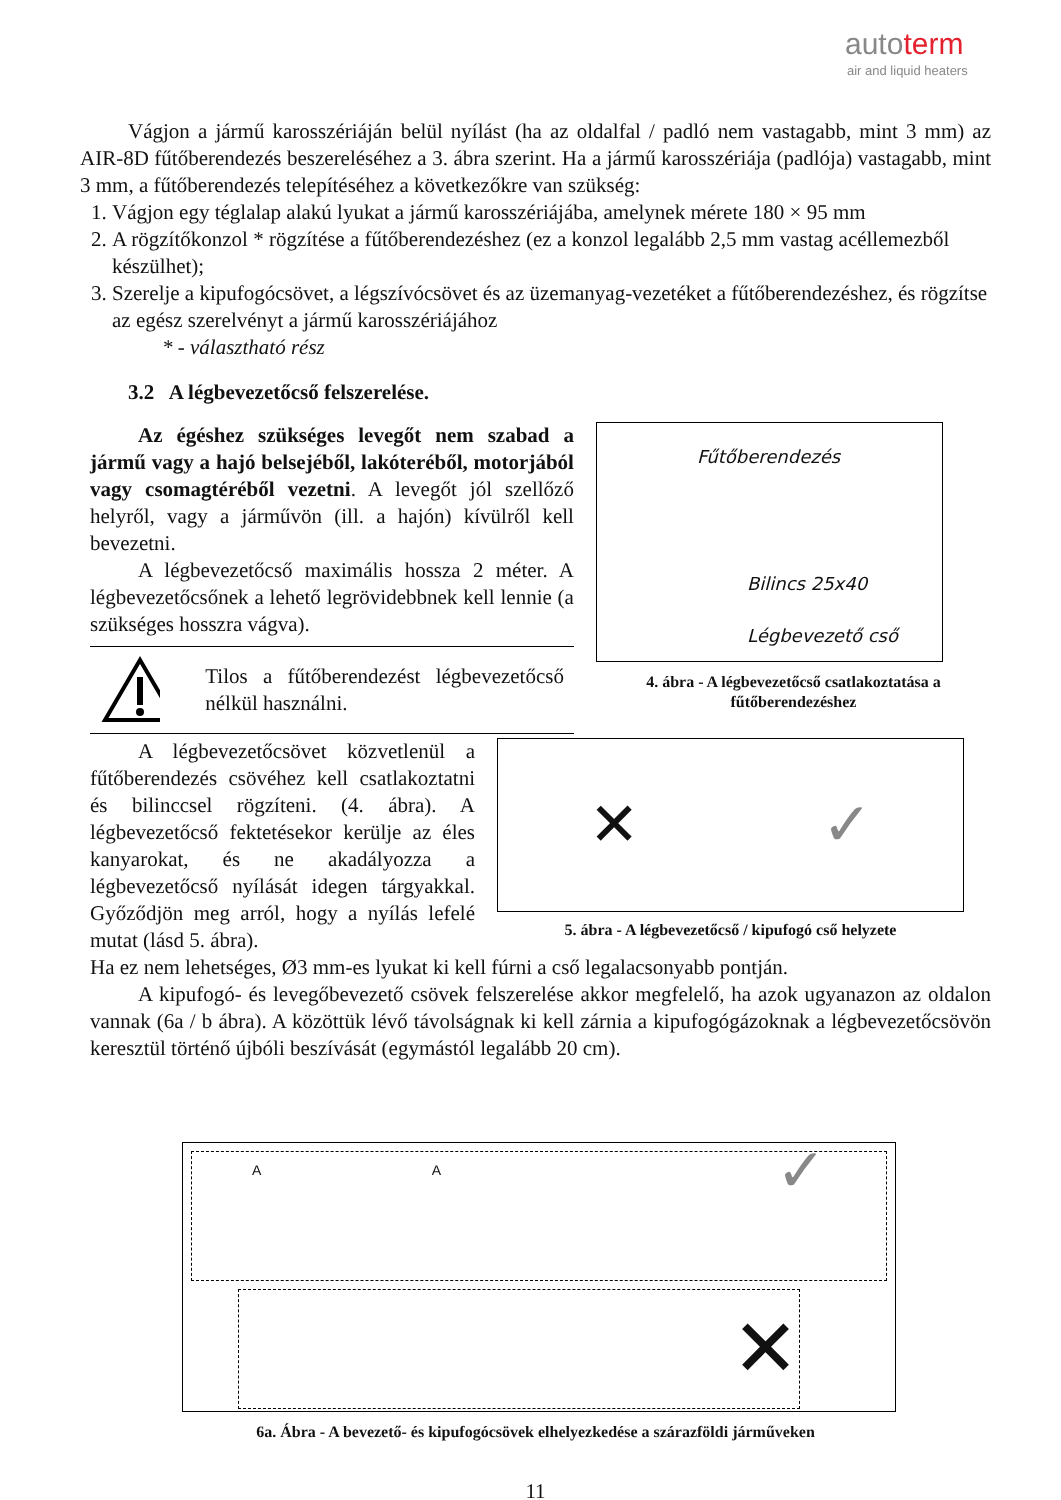autoterm
air and liquid heaters
Vágjon a jármű karosszériáján belül nyílást (ha az oldalfal / padló nem vastagabb, mint 3 mm) az AIR-8D fűtőberendezés beszereléséhez a 3. ábra szerint. Ha a jármű karosszériája (padlója) vastagabb, mint 3 mm, a fűtőberendezés telepítéséhez a következőkre van szükség:
1. Vágjon egy téglalap alakú lyukat a jármű karosszériájába, amelynek mérete 180 × 95 mm
2. A rögzítőkonzol * rögzítése a fűtőberendezéshez (ez a konzol legalább 2,5 mm vastag acéllemezből készülhet);
3. Szerelje a kipufogócsövet, a légszívócsövet és az üzemanyag-vezetéket a fűtőberendezéshez, és rögzítse az egész szerelvényt a jármű karosszériájához
* - választható rész
3.2 A légbevezetőcső felszerelése.
Az égéshez szükséges levegőt nem szabad a jármű vagy a hajó belsejéből, lakóteréből, motorjából vagy csomagtéréből vezetni. A levegőt jól szellőző helyről, vagy a járművön (ill. a hajón) kívülről kell bevezetni.
A légbevezetőcső maximális hossza 2 méter. A légbevezetőcsőnek a lehető legrövidebbnek kell lennie (a szükséges hosszra vágva).
Tilos a fűtőberendezést légbevezetőcső nélkül használni.
Fűtőberendezés
Bilincs 25x40
Légbevezető cső
4. ábra - A légbevezetőcső csatlakoztatása a fűtőberendezéshez
A légbevezetőcsövet közvetlenül a fűtőberendezés csövéhez kell csatlakoztatni és bilinccsel rögzíteni. (4. ábra). A légbevezetőcső fektetésekor kerülje az éles kanyarokat, és ne akadályozza a légbevezetőcső nyílását idegen tárgyakkal. Győződjön meg arról, hogy a nyílás lefelé mutat (lásd 5. ábra).
✕ ✓
5. ábra - A légbevezetőcső / kipufogó cső helyzete
Ha ez nem lehetséges, Ø3 mm-es lyukat ki kell fúrni a cső legalacsonyabb pontján.
A kipufogó- és levegőbevezető csövek felszerelése akkor megfelelő, ha azok ugyanazon az oldalon vannak (6a / b ábra). A közöttük lévő távolságnak ki kell zárnia a kipufogógázoknak a légbevezetőcsövön keresztül történő újbóli beszívását (egymástól legalább 20 cm).
A A ✓
✕
6a. Ábra - A bevezető- és kipufogócsövek elhelyezkedése a szárazföldi járműveken
11